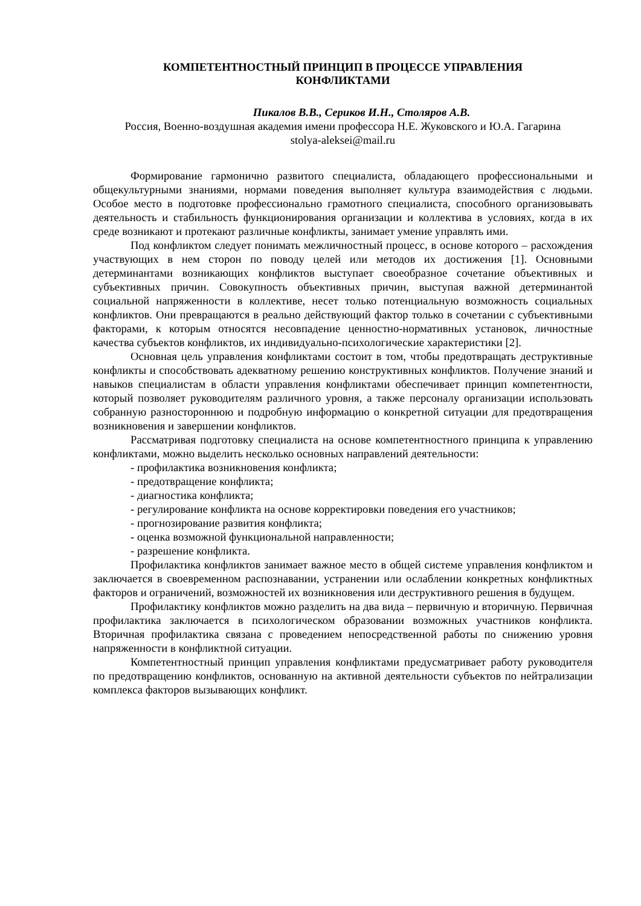КОМПЕТЕНТНОСТНЫЙ ПРИНЦИП В ПРОЦЕССЕ УПРАВЛЕНИЯ
КОНФЛИКТАМИ
Пикалов В.В., Сериков И.Н., Столяров А.В.
Россия, Военно-воздушная академия имени профессора Н.Е. Жуковского и Ю.А. Гагарина
stolya-aleksei@mail.ru
Формирование гармонично развитого специалиста, обладающего профессиональными и общекультурными знаниями, нормами поведения выполняет культура взаимодействия с людьми. Особое место в подготовке профессионально грамотного специалиста, способного организовывать деятельность и стабильность функционирования организации и коллектива в условиях, когда в их среде возникают и протекают различные конфликты, занимает умение управлять ими.
Под конфликтом следует понимать межличностный процесс, в основе которого – расхождения участвующих в нем сторон по поводу целей или методов их достижения [1]. Основными детерминантами возникающих конфликтов выступает своеобразное сочетание объективных и субъективных причин. Совокупность объективных причин, выступая важной детерминантой социальной напряженности в коллективе, несет только потенциальную возможность социальных конфликтов. Они превращаются в реально действующий фактор только в сочетании с субъективными факторами, к которым относятся несовпадение ценностно-нормативных установок, личностные качества субъектов конфликтов, их индивидуально-психологические характеристики [2].
Основная цель управления конфликтами состоит в том, чтобы предотвращать деструктивные конфликты и способствовать адекватному решению конструктивных конфликтов. Получение знаний и навыков специалистам в области управления конфликтами обеспечивает принцип компетентности, который позволяет руководителям различного уровня, а также персоналу организации использовать собранную разностороннюю и подробную информацию о конкретной ситуации для предотвращения возникновения и завершении конфликтов.
Рассматривая подготовку специалиста на основе компетентностного принципа к управлению конфликтами, можно выделить несколько основных направлений деятельности:
- профилактика возникновения конфликта;
- предотвращение конфликта;
- диагностика конфликта;
- регулирование конфликта на основе корректировки поведения его участников;
- прогнозирование развития конфликта;
- оценка возможной функциональной направленности;
- разрешение конфликта.
Профилактика конфликтов занимает важное место в общей системе управления конфликтом и заключается в своевременном распознавании, устранении или ослаблении конкретных конфликтных факторов и ограничений, возможностей их возникновения или деструктивного решения в будущем.
Профилактику конфликтов можно разделить на два вида – первичную и вторичную. Первичная профилактика заключается в психологическом образовании возможных участников конфликта. Вторичная профилактика связана с проведением непосредственной работы по снижению уровня напряженности в конфликтной ситуации.
Компетентностный принцип управления конфликтами предусматривает работу руководителя по предотвращению конфликтов, основанную на активной деятельности субъектов по нейтрализации комплекса факторов вызывающих конфликт.